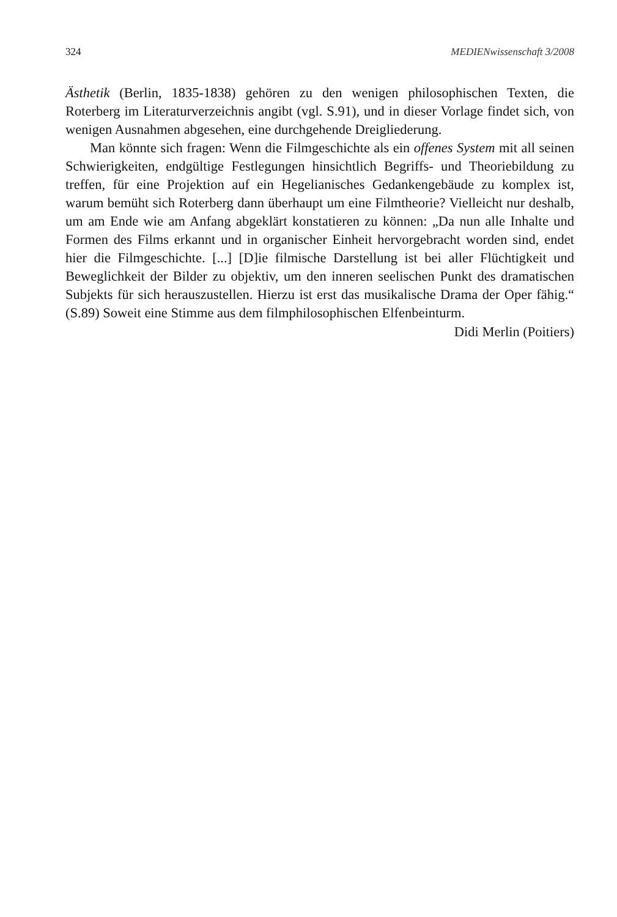324 MEDIENwissenschaft 3/2008
Ästhetik (Berlin, 1835-1838) gehören zu den wenigen philosophischen Texten, die Roterberg im Literaturverzeichnis angibt (vgl. S.91), und in dieser Vorlage findet sich, von wenigen Ausnahmen abgesehen, eine durchgehende Dreigliederung.
Man könnte sich fragen: Wenn die Filmgeschichte als ein offenes System mit all seinen Schwierigkeiten, endgültige Festlegungen hinsichtlich Begriffs- und Theoriebildung zu treffen, für eine Projektion auf ein Hegelianisches Gedankengebäude zu komplex ist, warum bemüht sich Roterberg dann überhaupt um eine Filmtheorie? Vielleicht nur deshalb, um am Ende wie am Anfang abgeklärt konstatieren zu können: „Da nun alle Inhalte und Formen des Films erkannt und in organischer Einheit hervorgebracht worden sind, endet hier die Filmgeschichte. [...] [D]ie filmische Darstellung ist bei aller Flüchtigkeit und Beweglichkeit der Bilder zu objektiv, um den inneren seelischen Punkt des dramatischen Subjekts für sich herauszustellen. Hierzu ist erst das musikalische Drama der Oper fähig.“ (S.89) Soweit eine Stimme aus dem filmphilosophischen Elfenbeinturm.
Didi Merlin (Poitiers)